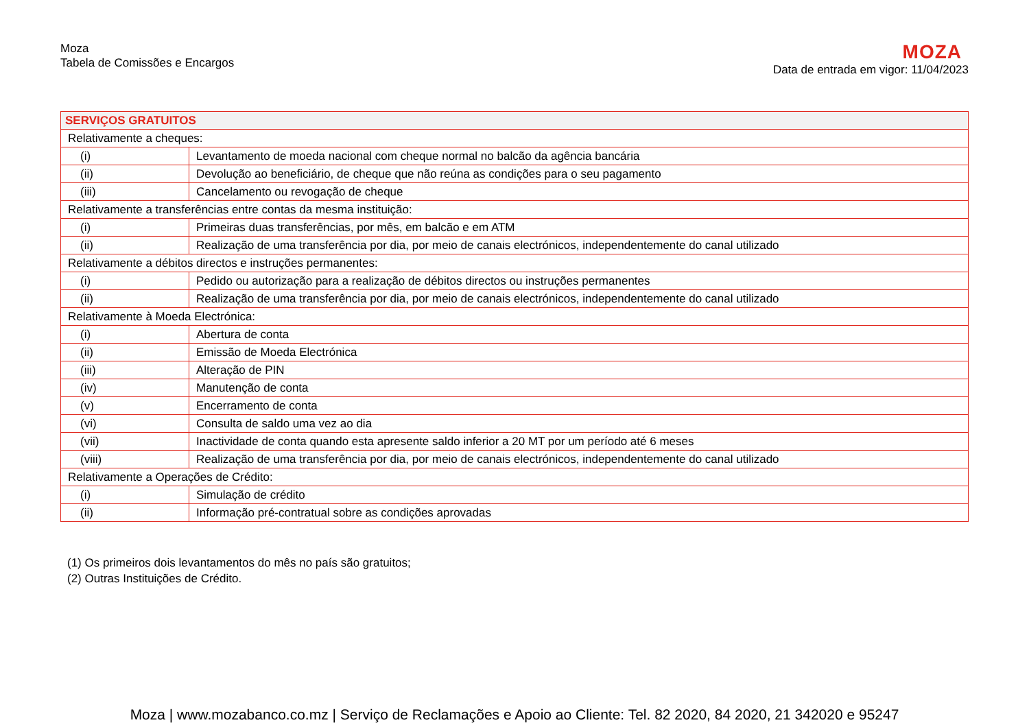Moza
Tabela de Comissões e Encargos
MOZA
Data de entrada em vigor: 11/04/2023
| SERVIÇOS GRATUITOS | |
| --- | --- |
| Relativamente a cheques: | |
| (i) | Levantamento de moeda nacional com cheque normal no balcão da agência bancária |
| (ii) | Devolução ao beneficiário, de cheque que não reúna as condições para o seu pagamento |
| (iii) | Cancelamento ou revogação de cheque |
| Relativamente a transferências entre contas da mesma instituição: | |
| (i) | Primeiras duas transferências, por mês, em balcão e em ATM |
| (ii) | Realização de uma transferência por dia, por meio de canais electrónicos, independentemente do canal utilizado |
| Relativamente a débitos directos e instruções permanentes: | |
| (i) | Pedido ou autorização para a realização de débitos directos ou instruções permanentes |
| (ii) | Realização de uma transferência por dia, por meio de canais electrónicos, independentemente do canal utilizado |
| Relativamente à Moeda Electrónica: | |
| (i) | Abertura de conta |
| (ii) | Emissão de Moeda Electrónica |
| (iii) | Alteração de PIN |
| (iv) | Manutenção de conta |
| (v) | Encerramento de conta |
| (vi) | Consulta de saldo uma vez ao dia |
| (vii) | Inactividade de conta quando esta apresente saldo inferior a 20 MT por um período até 6 meses |
| (viii) | Realização de uma transferência por dia, por meio de canais electrónicos, independentemente do canal utilizado |
| Relativamente a Operações de Crédito: | |
| (i) | Simulação de crédito |
| (ii) | Informação pré-contratual sobre as condições aprovadas |
(1) Os primeiros dois levantamentos do mês no país são gratuitos;
(2) Outras Instituições de Crédito.
Moza | www.mozabanco.co.mz | Serviço de Reclamações e Apoio ao Cliente: Tel. 82 2020, 84 2020, 21 342020 e 95247